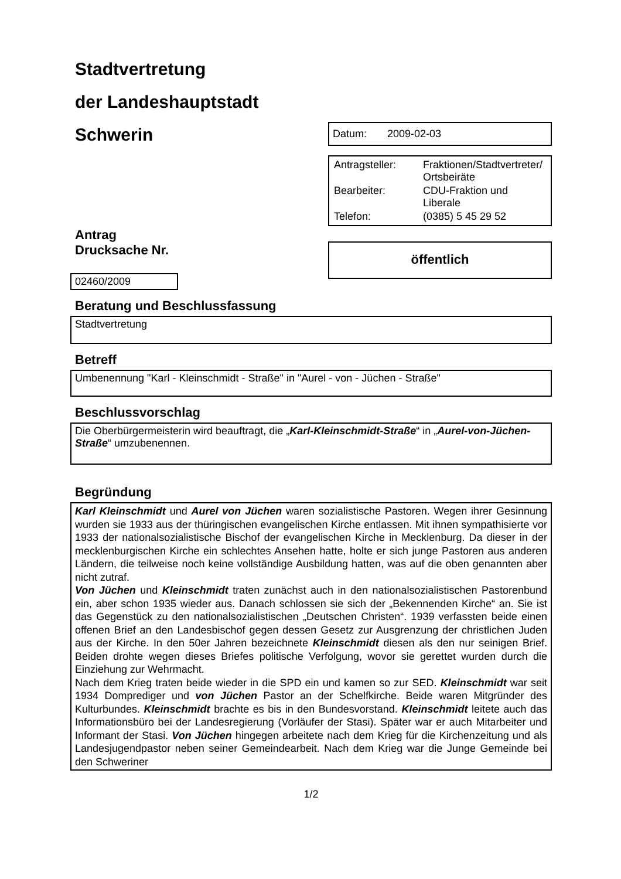Stadtvertretung
der Landeshauptstadt
Schwerin
Antrag
Drucksache Nr.
02460/2009
Datum: 2009-02-03
| Antragsteller: | Fraktionen/Stadtvertreter/ Ortsbeiräte |
| Bearbeiter: | CDU-Fraktion und Liberale |
| Telefon: | (0385) 5 45 29 52 |
öffentlich
Beratung und Beschlussfassung
Stadtvertretung
Betreff
Umbenennung "Karl - Kleinschmidt - Straße" in "Aurel - von - Jüchen - Straße"
Beschlussvorschlag
Die Oberbürgermeisterin wird beauftragt, die „Karl-Kleinschmidt-Straße“ in „Aurel-von-Jüchen-Straße“ umzubenennen.
Begründung
Karl Kleinschmidt und Aurel von Jüchen waren sozialistische Pastoren. Wegen ihrer Gesinnung wurden sie 1933 aus der thüringischen evangelischen Kirche entlassen. Mit ihnen sympathisierte vor 1933 der nationalsozialistische Bischof der evangelischen Kirche in Mecklenburg. Da dieser in der mecklenburgischen Kirche ein schlechtes Ansehen hatte, holte er sich junge Pastoren aus anderen Ländern, die teilweise noch keine vollständige Ausbildung hatten, was auf die oben genannten aber nicht zutraf.
Von Jüchen und Kleinschmidt traten zunächst auch in den nationalsozialistischen Pastorenbund ein, aber schon 1935 wieder aus. Danach schlossen sie sich der „Bekennenden Kirche“ an. Sie ist das Gegenstück zu den nationalsozialistischen „Deutschen Christen“. 1939 verfassten beide einen offenen Brief an den Landesbischof gegen dessen Gesetz zur Ausgrenzung der christlichen Juden aus der Kirche. In den 50er Jahren bezeichnete Kleinschmidt diesen als den nur seinigen Brief. Beiden drohte wegen dieses Briefes politische Verfolgung, wovor sie gerettet wurden durch die Einziehung zur Wehrmacht.
Nach dem Krieg traten beide wieder in die SPD ein und kamen so zur SED. Kleinschmidt war seit 1934 Domprediger und von Jüchen Pastor an der Schelfkirche. Beide waren Mitgründer des Kulturbundes. Kleinschmidt brachte es bis in den Bundesvorstand. Kleinschmidt leitete auch das Informationsbüro bei der Landesregierung (Vorläufer der Stasi). Später war er auch Mitarbeiter und Informant der Stasi. Von Jüchen hingegen arbeitete nach dem Krieg für die Kirchenzeitung und als Landesjugendpastor neben seiner Gemeindearbeit. Nach dem Krieg war die Junge Gemeinde bei den Schweriner
1/2